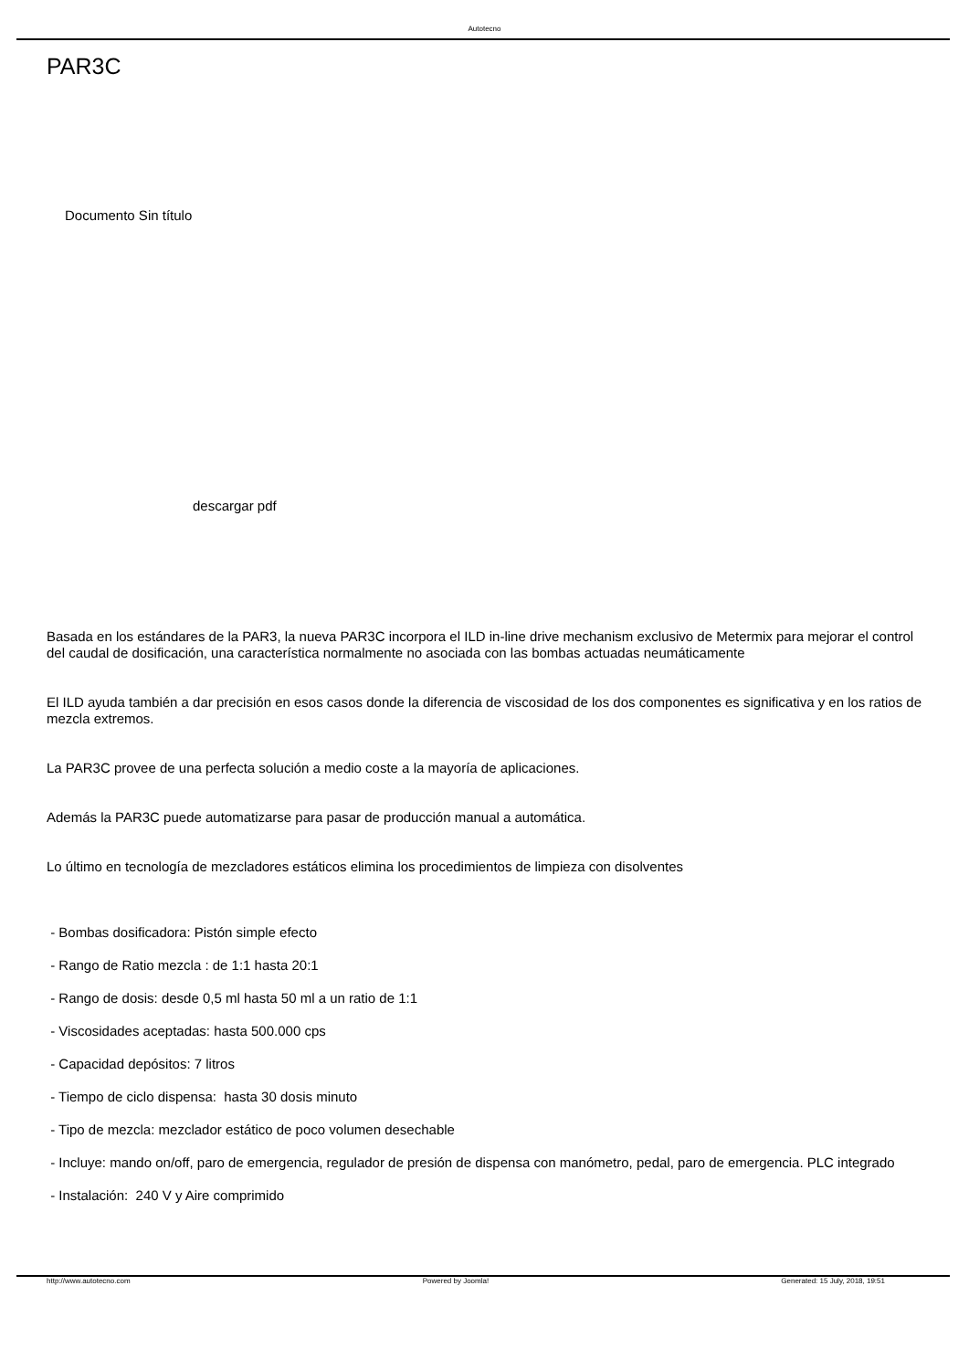Autotecno
PAR3C
Documento Sin título
descargar pdf
Basada en los estándares de la PAR3, la nueva PAR3C incorpora el ILD in-line drive mechanism exclusivo de Metermix para mejorar el control del caudal de dosificación, una característica normalmente no asociada con las bombas actuadas neumáticamente
El ILD ayuda también a dar precisión en esos casos donde la diferencia de viscosidad de los dos componentes es significativa y en los ratios de mezcla extremos.
La PAR3C provee de una perfecta solución a medio coste a la mayoría de aplicaciones.
Además la PAR3C puede automatizarse para pasar de producción manual a automática.
Lo último en tecnología de mezcladores estáticos elimina los procedimientos de limpieza con disolventes
- Bombas dosificadora: Pistón simple efecto
- Rango de Ratio mezcla : de 1:1 hasta 20:1
- Rango de dosis: desde 0,5 ml hasta 50 ml a un ratio de 1:1
- Viscosidades aceptadas: hasta 500.000 cps
- Capacidad depósitos: 7 litros
- Tiempo de ciclo dispensa: hasta 30 dosis minuto
- Tipo de mezcla: mezclador estático de poco volumen desechable
- Incluye: mando on/off, paro de emergencia, regulador de presión de dispensa con manómetro, pedal, paro de emergencia. PLC integrado
- Instalación: 240 V y Aire comprimido
http://www.autotecno.com Powered by Joomla! Generated: 15 July, 2018, 19:51